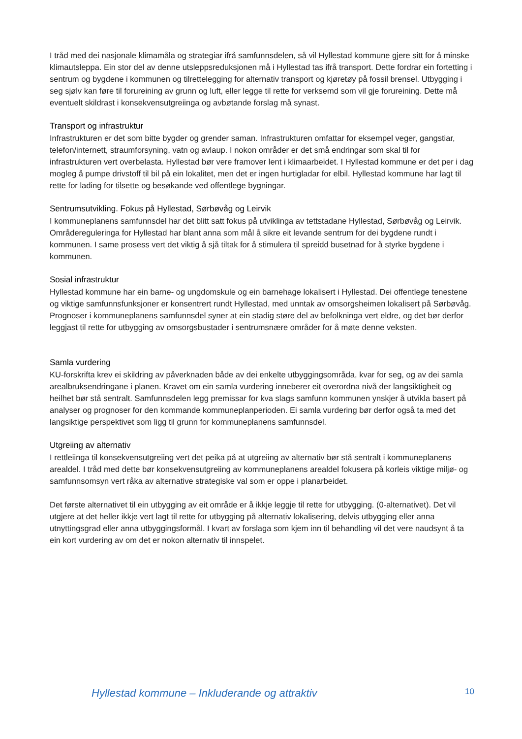I tråd med dei nasjonale klimamåla og strategiar ifrå samfunnsdelen, så vil Hyllestad kommune gjere sitt for å minske klimautsleppa. Ein stor del av denne utsleppsreduksjonen må i Hyllestad tas ifrå transport. Dette fordrar ein fortetting i sentrum og bygdene i kommunen og tilrettelegging for alternativ transport og kjøretøy på fossil brensel. Utbygging i seg sjølv kan føre til forureining av grunn og luft, eller legge til rette for verksemd som vil gje forureining. Dette må eventuelt skildrast i konsekvensutgreiinga og avbøtande forslag må synast.
Transport og infrastruktur
Infrastrukturen er det som bitte bygder og grender saman. Infrastrukturen omfattar for eksempel veger, gangstiar, telefon/internett, straumforsyning, vatn og avlaup. I nokon områder er det små endringar som skal til for infrastrukturen vert overbelasta. Hyllestad bør vere framover lent i klimaarbeidet. I Hyllestad kommune er det per i dag mogleg å pumpe drivstoff til bil på ein lokalitet, men det er ingen hurtigladar for elbil. Hyllestad kommune har lagt til rette for lading for tilsette og besøkande ved offentlege bygningar.
Sentrumsutvikling. Fokus på Hyllestad, Sørbøvåg og Leirvik
I kommuneplanens samfunnsdel har det blitt satt fokus på utviklinga av tettstadane Hyllestad, Sørbøvåg og Leirvik. Områdereguleringa for Hyllestad har blant anna som mål å sikre eit levande sentrum for dei bygdene rundt i kommunen. I same prosess vert det viktig å sjå tiltak for å stimulera til spreidd busetnad for å styrke bygdene i kommunen.
Sosial infrastruktur
Hyllestad kommune har ein barne- og ungdomskule og ein barnehage lokalisert i Hyllestad. Dei offentlege tenestene og viktige samfunnsfunksjoner er konsentrert rundt Hyllestad, med unntak av omsorgsheimen lokalisert på Sørbøvåg. Prognoser i kommuneplanens samfunnsdel syner at ein stadig støre del av befolkninga vert eldre, og det bør derfor leggjast til rette for utbygging av omsorgsbustader i sentrumsnære områder for å møte denne veksten.
Samla vurdering
KU-forskrifta krev ei skildring av påverknaden både av dei enkelte utbyggingsområda, kvar for seg, og av dei samla arealbruksendringane i planen. Kravet om ein samla vurdering inneberer eit overordna nivå der langsiktigheit og heilhet bør stå sentralt. Samfunnsdelen legg premissar for kva slags samfunn kommunen ynskjer å utvikla basert på analyser og prognoser for den kommande kommuneplanperioden. Ei samla vurdering bør derfor også ta med det langsiktige perspektivet som ligg til grunn for kommuneplanens samfunnsdel.
Utgreiing av alternativ
I rettleiinga til konsekvensutgreiing vert det peika på at utgreiing av alternativ bør stå sentralt i kommuneplanens arealdel. I tråd med dette bør konsekvensutgreiing av kommuneplanens arealdel fokusera på korleis viktige miljø- og samfunnsomsyn vert råka av alternative strategiske val som er oppe i planarbeidet.
Det første alternativet til ein utbygging av eit område er å ikkje leggje til rette for utbygging. (0-alternativet). Det vil utgjere at det heller ikkje vert lagt til rette for utbygging på alternativ lokalisering, delvis utbygging eller anna utnyttingsgrad eller anna utbyggingsformål. I kvart av forslaga som kjem inn til behandling vil det vere naudsynt å ta ein kort vurdering av om det er nokon alternativ til innspelet.
Hyllestad kommune – Inkluderande og attraktiv 10